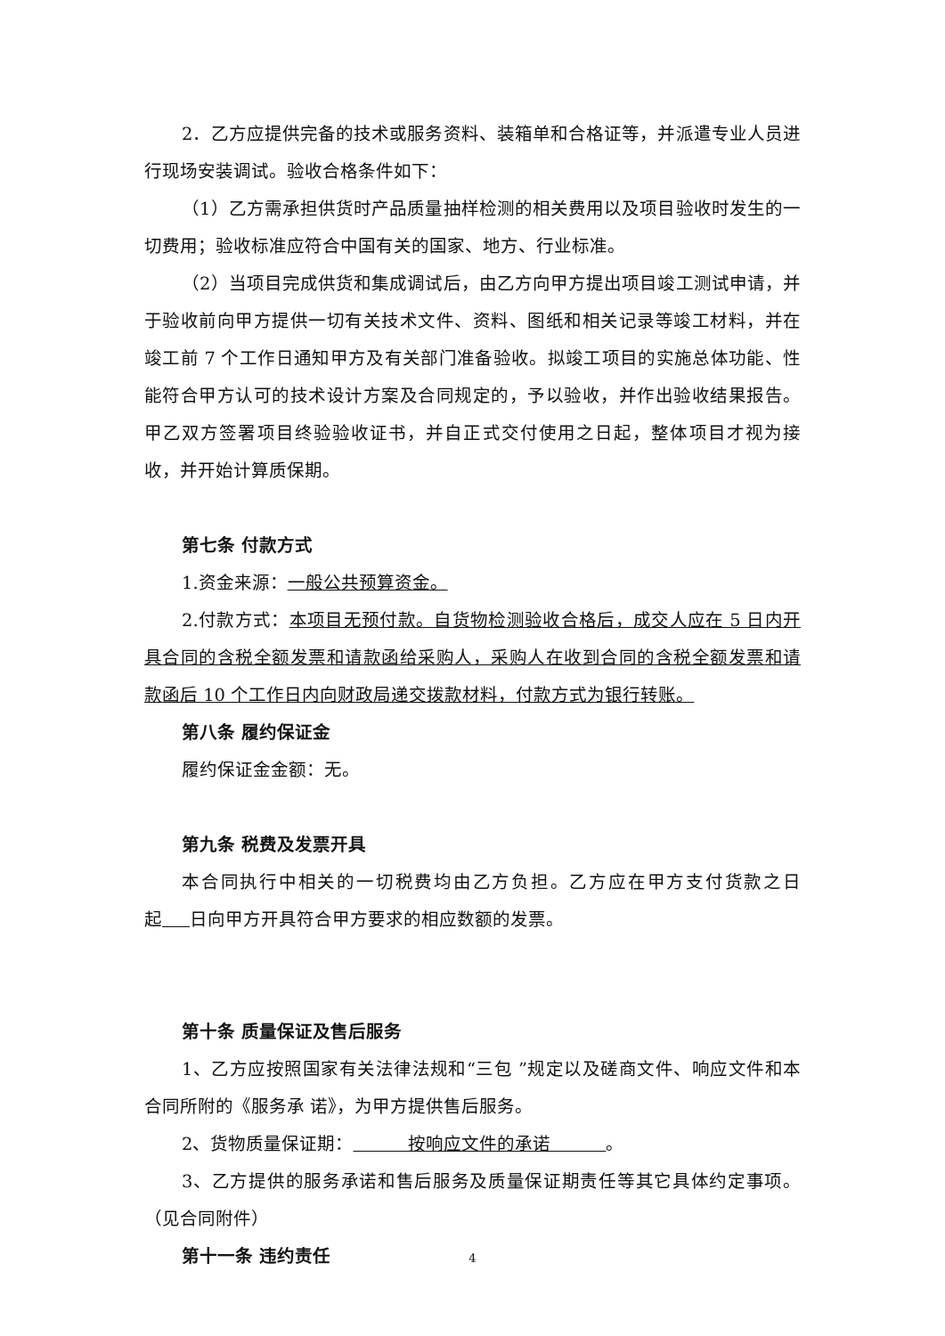2．乙方应提供完备的技术或服务资料、装箱单和合格证等，并派遣专业人员进行现场安装调试。验收合格条件如下：
（1）乙方需承担供货时产品质量抽样检测的相关费用以及项目验收时发生的一切费用；验收标准应符合中国有关的国家、地方、行业标准。
（2）当项目完成供货和集成调试后，由乙方向甲方提出项目竣工测试申请，并于验收前向甲方提供一切有关技术文件、资料、图纸和相关记录等竣工材料，并在竣工前 7 个工作日通知甲方及有关部门准备验收。拟竣工项目的实施总体功能、性能符合甲方认可的技术设计方案及合同规定的，予以验收，并作出验收结果报告。甲乙双方签署项目终验验收证书，并自正式交付使用之日起，整体项目才视为接收，并开始计算质保期。
第七条 付款方式
1.资金来源：一般公共预算资金。
2.付款方式：本项目无预付款。自货物检测验收合格后，成交人应在 5 日内开具合同的含税全额发票和请款函给采购人，采购人在收到合同的含税全额发票和请款函后 10 个工作日内向财政局递交拨款材料，付款方式为银行转账。
第八条 履约保证金
履约保证金金额：无。
第九条 税费及发票开具
本合同执行中相关的一切税费均由乙方负担。乙方应在甲方支付货款之日起 日向甲方开具符合甲方要求的相应数额的发票。
第十条 质量保证及售后服务
1、乙方应按照国家有关法律法规和“三包 ”规定以及磋商文件、响应文件和本合同所附的《服务承 诺》，为甲方提供售后服务。
2、货物质量保证期： 按响应文件的承诺 。
3、乙方提供的服务承诺和售后服务及质量保证期责任等其它具体约定事项。（见合同附件）
第十一条 违约责任
4